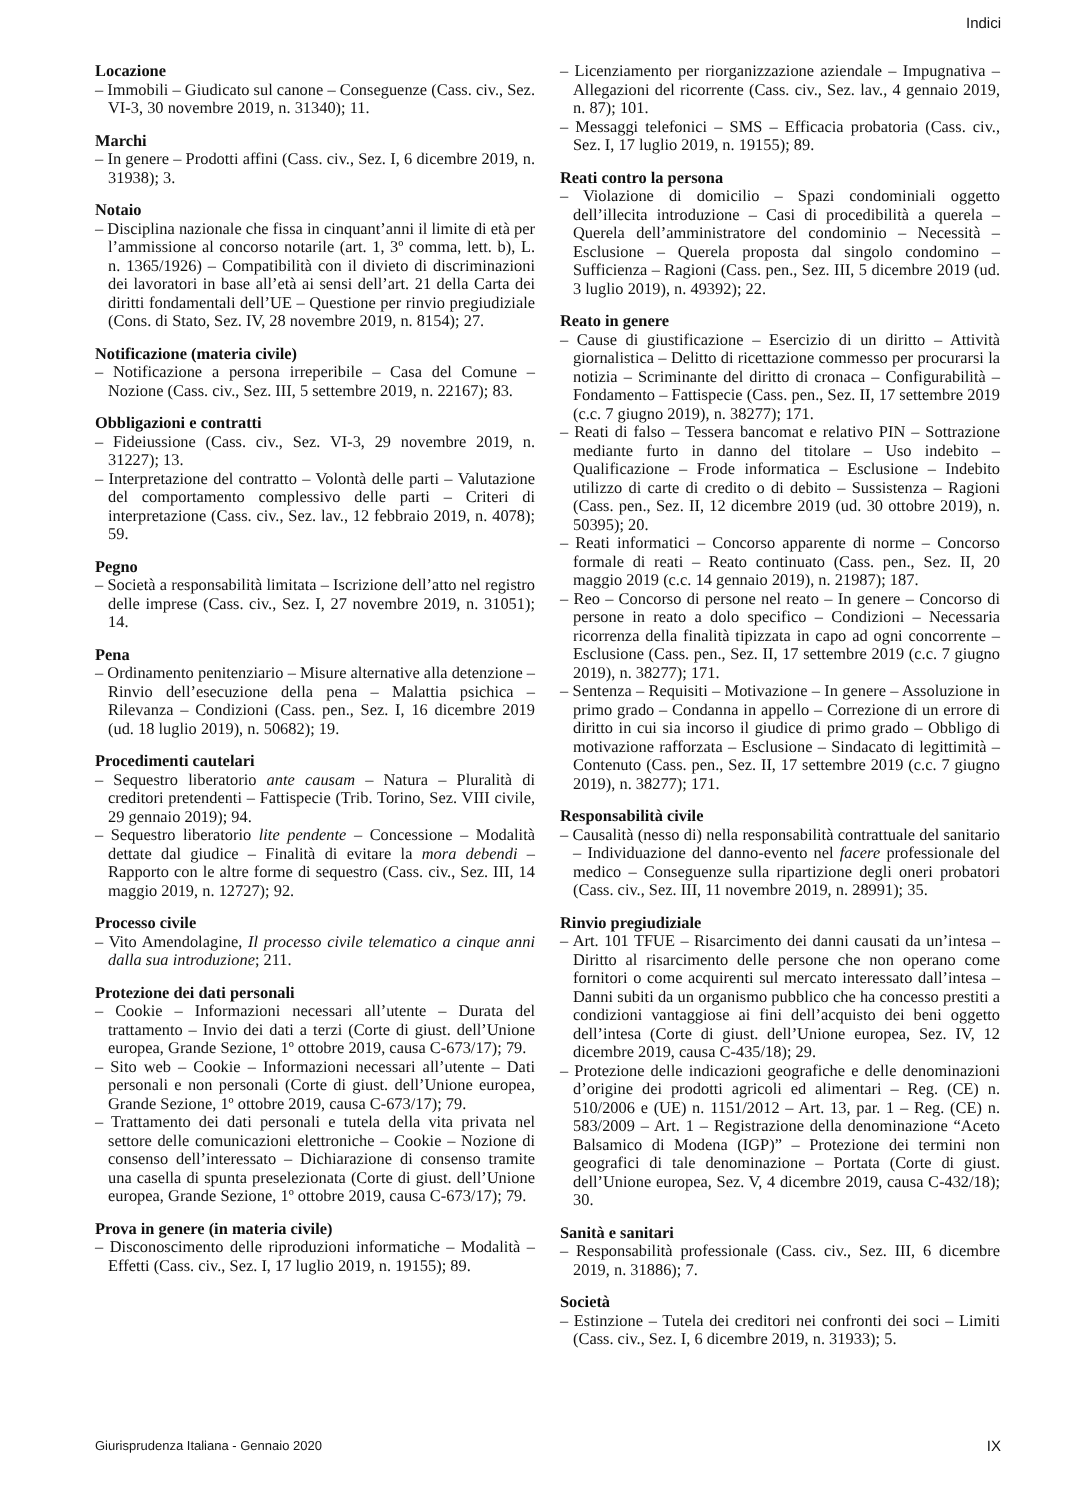Indici
Locazione
– Immobili – Giudicato sul canone – Conseguenze (Cass. civ., Sez. VI-3, 30 novembre 2019, n. 31340); 11.
Marchi
– In genere – Prodotti affini (Cass. civ., Sez. I, 6 dicembre 2019, n. 31938); 3.
Notaio
– Disciplina nazionale che fissa in cinquant’anni il limite di età per l’ammissione al concorso notarile (art. 1, 3º comma, lett. b), L. n. 1365/1926) – Compatibilità con il divieto di discriminazioni dei lavoratori in base all’età ai sensi dell’art. 21 della Carta dei diritti fondamentali dell’UE – Questione per rinvio pregiudiziale (Cons. di Stato, Sez. IV, 28 novembre 2019, n. 8154); 27.
Notificazione (materia civile)
– Notificazione a persona irreperibile – Casa del Comune – Nozione (Cass. civ., Sez. III, 5 settembre 2019, n. 22167); 83.
Obbligazioni e contratti
– Fideiussione (Cass. civ., Sez. VI-3, 29 novembre 2019, n. 31227); 13.
– Interpretazione del contratto – Volontà delle parti – Valutazione del comportamento complessivo delle parti – Criteri di interpretazione (Cass. civ., Sez. lav., 12 febbraio 2019, n. 4078); 59.
Pegno
– Società a responsabilità limitata – Iscrizione dell’atto nel registro delle imprese (Cass. civ., Sez. I, 27 novembre 2019, n. 31051); 14.
Pena
– Ordinamento penitenziario – Misure alternative alla detenzione – Rinvio dell’esecuzione della pena – Malattia psichica – Rilevanza – Condizioni (Cass. pen., Sez. I, 16 dicembre 2019 (ud. 18 luglio 2019), n. 50682); 19.
Procedimenti cautelari
– Sequestro liberatorio ante causam – Natura – Pluralità di creditori pretendenti – Fattispecie (Trib. Torino, Sez. VIII civile, 29 gennaio 2019); 94.
– Sequestro liberatorio lite pendente – Concessione – Modalità dettate dal giudice – Finalità di evitare la mora debendi – Rapporto con le altre forme di sequestro (Cass. civ., Sez. III, 14 maggio 2019, n. 12727); 92.
Processo civile
– Vito Amendolagine, Il processo civile telematico a cinque anni dalla sua introduzione; 211.
Protezione dei dati personali
– Cookie – Informazioni necessari all’utente – Durata del trattamento – Invio dei dati a terzi (Corte di giust. dell’Unione europea, Grande Sezione, 1º ottobre 2019, causa C-673/17); 79.
– Sito web – Cookie – Informazioni necessari all’utente – Dati personali e non personali (Corte di giust. dell’Unione europea, Grande Sezione, 1º ottobre 2019, causa C-673/17); 79.
– Trattamento dei dati personali e tutela della vita privata nel settore delle comunicazioni elettroniche – Cookie – Nozione di consenso dell’interessato – Dichiarazione di consenso tramite una casella di spunta preselezionata (Corte di giust. dell’Unione europea, Grande Sezione, 1º ottobre 2019, causa C-673/17); 79.
Prova in genere (in materia civile)
– Disconoscimento delle riproduzioni informatiche – Modalità – Effetti (Cass. civ., Sez. I, 17 luglio 2019, n. 19155); 89.
– Licenziamento per riorganizzazione aziendale – Impugnativa – Allegazioni del ricorrente (Cass. civ., Sez. lav., 4 gennaio 2019, n. 87); 101.
– Messaggi telefonici – SMS – Efficacia probatoria (Cass. civ., Sez. I, 17 luglio 2019, n. 19155); 89.
Reati contro la persona
– Violazione di domicilio – Spazi condominiali oggetto dell’illecita introduzione – Casi di procedibilità a querela – Querela dell’amministratore del condominio – Necessità – Esclusione – Querela proposta dal singolo condomino – Sufficienza – Ragioni (Cass. pen., Sez. III, 5 dicembre 2019 (ud. 3 luglio 2019), n. 49392); 22.
Reato in genere
– Cause di giustificazione – Esercizio di un diritto – Attività giornalistica – Delitto di ricettazione commesso per procurarsi la notizia – Scriminante del diritto di cronaca – Configurabilità – Fondamento – Fattispecie (Cass. pen., Sez. II, 17 settembre 2019 (c.c. 7 giugno 2019), n. 38277); 171.
– Reati di falso – Tessera bancomat e relativo PIN – Sottrazione mediante furto in danno del titolare – Uso indebito – Qualificazione – Frode informatica – Esclusione – Indebito utilizzo di carte di credito o di debito – Sussistenza – Ragioni (Cass. pen., Sez. II, 12 dicembre 2019 (ud. 30 ottobre 2019), n. 50395); 20.
– Reati informatici – Concorso apparente di norme – Concorso formale di reati – Reato continuato (Cass. pen., Sez. II, 20 maggio 2019 (c.c. 14 gennaio 2019), n. 21987); 187.
– Reo – Concorso di persone nel reato – In genere – Concorso di persone in reato a dolo specifico – Condizioni – Necessaria ricorrenza della finalità tipizzata in capo ad ogni concorrente – Esclusione (Cass. pen., Sez. II, 17 settembre 2019 (c.c. 7 giugno 2019), n. 38277); 171.
– Sentenza – Requisiti – Motivazione – In genere – Assoluzione in primo grado – Condanna in appello – Correzione di un errore di diritto in cui sia incorso il giudice di primo grado – Obbligo di motivazione rafforzata – Esclusione – Sindacato di legittimità – Contenuto (Cass. pen., Sez. II, 17 settembre 2019 (c.c. 7 giugno 2019), n. 38277); 171.
Responsabilità civile
– Causalità (nesso di) nella responsabilità contrattuale del sanitario – Individuazione del danno-evento nel facere professionale del medico – Conseguenze sulla ripartizione degli oneri probatori (Cass. civ., Sez. III, 11 novembre 2019, n. 28991); 35.
Rinvio pregiudiziale
– Art. 101 TFUE – Risarcimento dei danni causati da un’intesa – Diritto al risarcimento delle persone che non operano come fornitori o come acquirenti sul mercato interessato dall’intesa – Danni subiti da un organismo pubblico che ha concesso prestiti a condizioni vantaggiose ai fini dell’acquisto dei beni oggetto dell’intesa (Corte di giust. dell’Unione europea, Sez. IV, 12 dicembre 2019, causa C-435/18); 29.
– Protezione delle indicazioni geografiche e delle denominazioni d’origine dei prodotti agricoli ed alimentari – Reg. (CE) n. 510/2006 e (UE) n. 1151/2012 – Art. 13, par. 1 – Reg. (CE) n. 583/2009 – Art. 1 – Registrazione della denominazione “Aceto Balsamico di Modena (IGP)” – Protezione dei termini non geografici di tale denominazione – Portata (Corte di giust. dell’Unione europea, Sez. V, 4 dicembre 2019, causa C-432/18); 30.
Sanità e sanitari
– Responsabilità professionale (Cass. civ., Sez. III, 6 dicembre 2019, n. 31886); 7.
Società
– Estinzione – Tutela dei creditori nei confronti dei soci – Limiti (Cass. civ., Sez. I, 6 dicembre 2019, n. 31933); 5.
Giurisprudenza Italiana - Gennaio 2020 IX